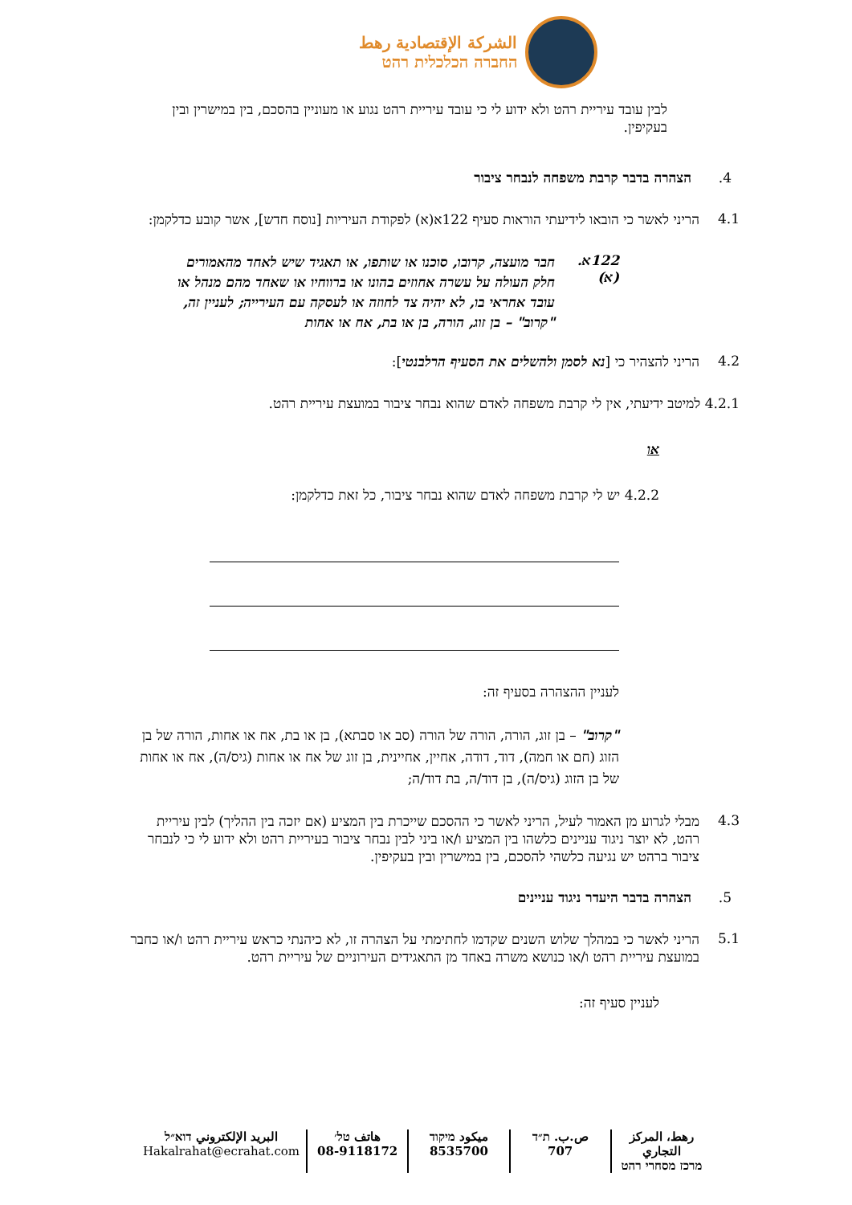الشركة الإقتصادية رهط
החברה הכלכלית רהט
לבין עובד עיריית רהט ולא ידוע לי כי עובד עיריית רהט נגוע או מעוניין בהסכם, בין במישרין ובין בעקיפין.
4. הצהרה בדבר קרבת משפחה לנבחר ציבור
4.1
הריני לאשר כי הובאו לידיעתי הוראות סעיף 122א(א) לפקודת העיריות [נוסח חדש], אשר קובע כדלקמן:
122א. (א)
חבר מועצה, קרובו, סוכנו או שותפו, או תאגיד שיש לאחד מהאמורים חלק העולה על עשרה אחוזים בהונו או ברווחיו או שאחד מהם מנהל או עובד אחראי בו, לא יהיה צד לחוזה או לעסקה עם העירייה; לעניין זה, "קרוב" – בן זוג, הורה, בן או בת, אח או אחות
4.2
הריני להצהיר כי [נא לסמן ולהשלים את הסעיף הרלבנטי]:
4.2.1 למיטב ידיעתי, אין לי קרבת משפחה לאדם שהוא נבחר ציבור במועצת עיריית רהט.
או
4.2.2 יש לי קרבת משפחה לאדם שהוא נבחר ציבור, כל זאת כדלקמן:
לעניין ההצהרה בסעיף זה:
"קרוב" – בן זוג, הורה, הורה של הורה (סב או סבתא), בן או בת, אח או אחות, הורה של בן הזוג (חם או חמה), דוד, דודה, אחיין, אחיינית, בן זוג של אח או אחות (גיס/ה), אח או אחות של בן הזוג (גיס/ה), בן דוד/ה, בת דוד/ה;
4.3
מבלי לגרוע מן האמור לעיל, הריני לאשר כי ההסכם שייכרת בין המציע (אם יזכה בין ההליך) לבין עיריית רהט, לא יוצר ניגוד עניינים כלשהו בין המציע ו/או ביני לבין נבחר ציבור בעיריית רהט ולא ידוע לי כי לנבחר ציבור ברהט יש נגיעה כלשהי להסכם, בין במישרין ובין בעקיפין.
5. הצהרה בדבר היעדר ניגוד עניינים
5.1
הריני לאשר כי במהלך שלוש השנים שקדמו לחתימתי על הצהרה זו, לא כיהנתי כראש עיריית רהט ו/או כחבר במועצת עיריית רהט ו/או כנושא משרה באחד מן התאגידים העירוניים של עיריית רהט.
לעניין סעיף זה:
رهط، المركز التجاري
מרכז מסחרי רהט
ص.ب. ת״ד
707
ميكود מיקוד
8535700
هاتف טל׳
08-9118172
البريد الإلكتروني דוא״ל
Hakalrahat@ecrahat.com